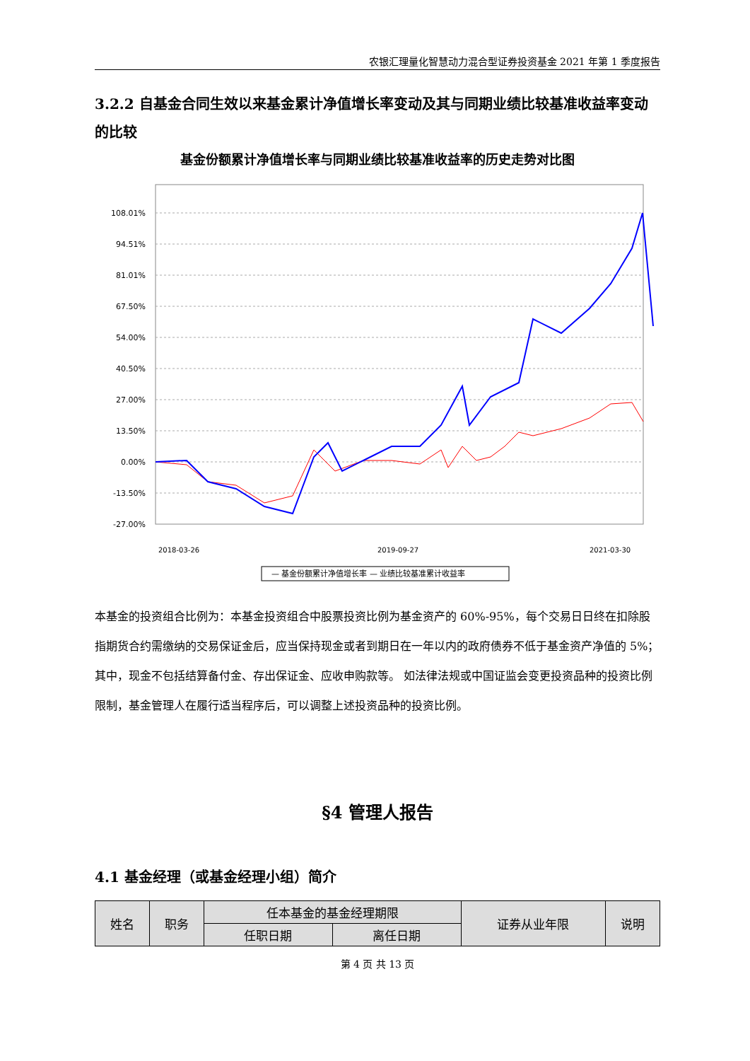农银汇理量化智慧动力混合型证券投资基金 2021 年第 1 季度报告
3.2.2 自基金合同生效以来基金累计净值增长率变动及其与同期业绩比较基准收益率变动的比较
基金份额累计净值增长率与同期业绩比较基准收益率的历史走势对比图
108.01%
94.51%
81.01%
67.50%
54.00%
40.50%
27.00%
13.50%
0.00%
-13.50%
-27.00%
— 基金份额累计净值增长率 — 业绩比较基准累计收益率
2018-03-26
2019-09-27
2021-03-30
本基金的投资组合比例为：本基金投资组合中股票投资比例为基金资产的 60%-95%，每个交易日日终在扣除股指期货合约需缴纳的交易保证金后，应当保持现金或者到期日在一年以内的政府债券不低于基金资产净值的 5%；其中，现金不包括结算备付金、存出保证金、应收申购款等。 如法律法规或中国证监会变更投资品种的投资比例限制，基金管理人在履行适当程序后，可以调整上述投资品种的投资比例。
§4 管理人报告
4.1 基金经理（或基金经理小组）简介
| 姓名 | 职务 | 任本基金的基金经理期限 | | 证券从业年限 | 说明 |
| --- | --- | --- | --- | --- | --- |
| | | 任职日期 | 离任日期 | | |
第 4 页 共 13 页